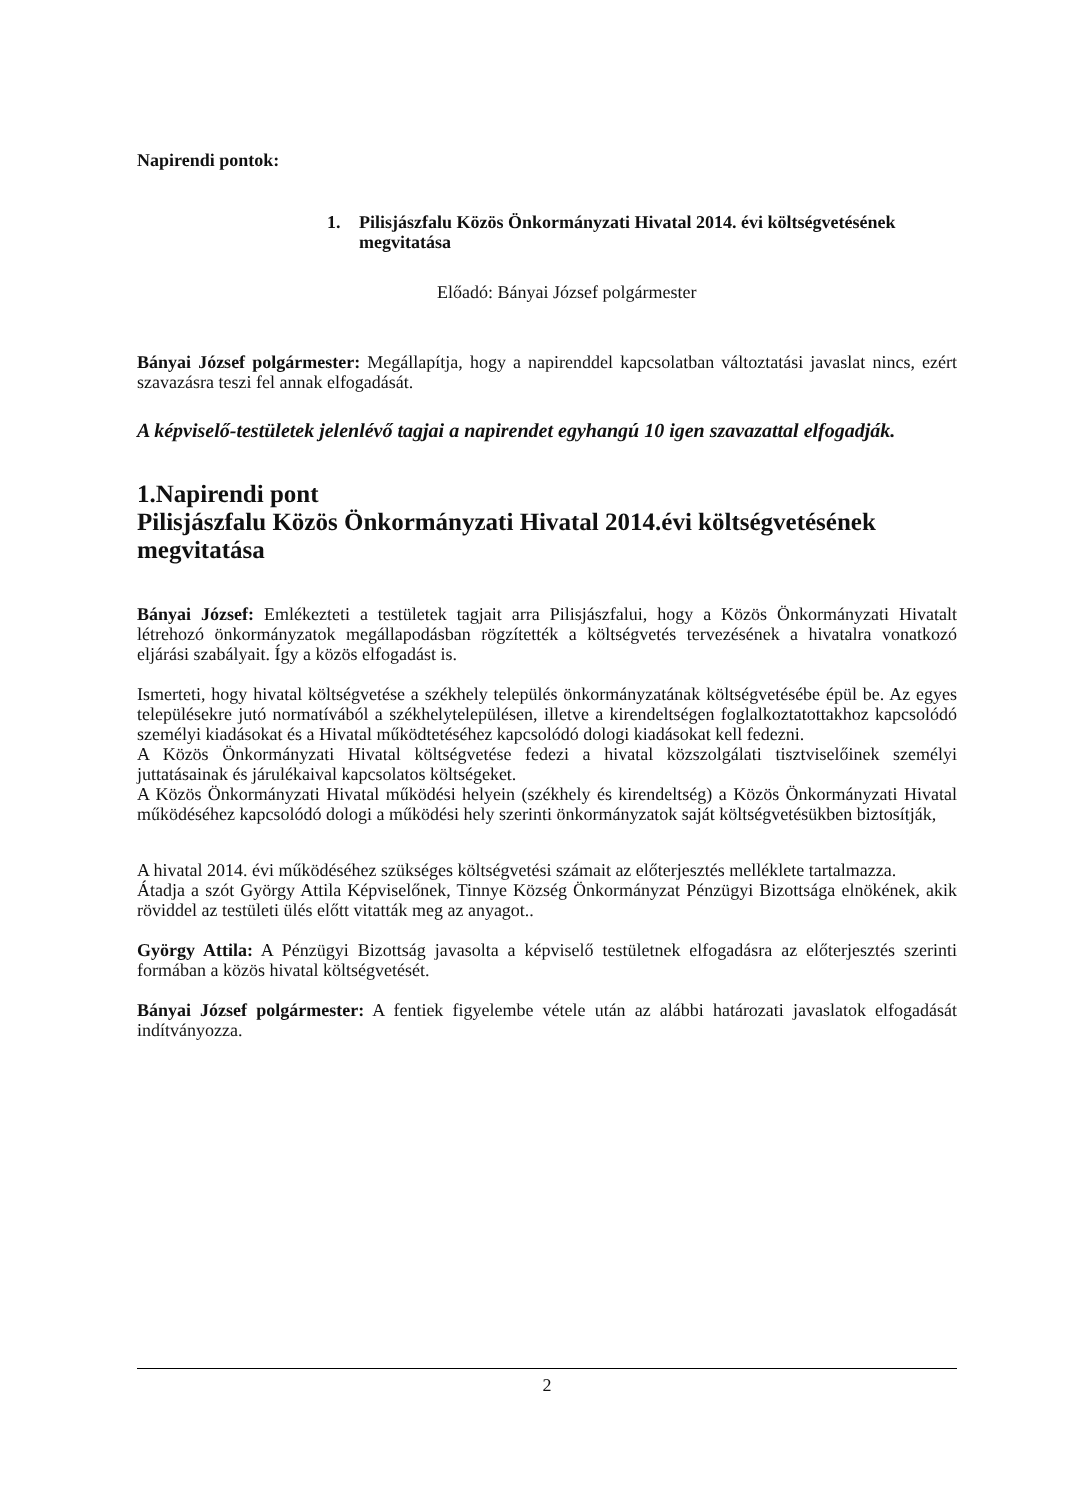Napirendi pontok:
1. Pilisjászfalu Közös Önkormányzati Hivatal 2014. évi költségvetésének megvitatása
Előadó: Bányai József polgármester
Bányai József polgármester: Megállapítja, hogy a napirenddel kapcsolatban változtatási javaslat nincs, ezért szavazásra teszi fel annak elfogadását.
A képviselő-testületek jelenlévő tagjai a napirendet egyhangú 10 igen szavazattal elfogadják.
1.Napirendi pont
Pilisjászfalu Közös Önkormányzati Hivatal 2014.évi költségvetésének megvitatása
Bányai József: Emlékezteti a testületek tagjait arra Pilisjászfalui, hogy a Közös Önkormányzati Hivatalt létrehozó önkormányzatok megállapodásban rögzítették a költségvetés tervezésének a hivatalra vonatkozó eljárási szabályait. Így a közös elfogadást is.
Ismerteti, hogy hivatal költségvetése a székhely település önkormányzatának költségvetésébe épül be. Az egyes településekre jutó normatívából a székhelytelepülésen, illetve a kirendeltségen foglalkoztatottakhoz kapcsolódó személyi kiadásokat és a Hivatal működtetéséhez kapcsolódó dologi kiadásokat kell fedezni.
A Közös Önkormányzati Hivatal költségvetése fedezi a hivatal közszolgálati tisztviselőinek személyi juttatásainak és járulékaival kapcsolatos költségeket.
A Közös Önkormányzati Hivatal működési helyein (székhely és kirendeltség) a Közös Önkormányzati Hivatal működéséhez kapcsolódó dologi a működési hely szerinti önkormányzatok saját költségvetésükben biztosítják,
A hivatal 2014. évi működéséhez szükséges költségvetési számait az előterjesztés melléklete tartalmazza.
Átadja a szót György Attila Képviselőnek, Tinnye Község Önkormányzat Pénzügyi Bizottsága elnökének, akik röviddel az testületi ülés előtt vitatták meg az anyagot..
György Attila: A Pénzügyi Bizottság javasolta a képviselő testületnek elfogadásra az előterjesztés szerinti formában a közös hivatal költségvetését.
Bányai József polgármester: A fentiek figyelembe vétele után az alábbi határozati javaslatok elfogadását indítványozza.
2